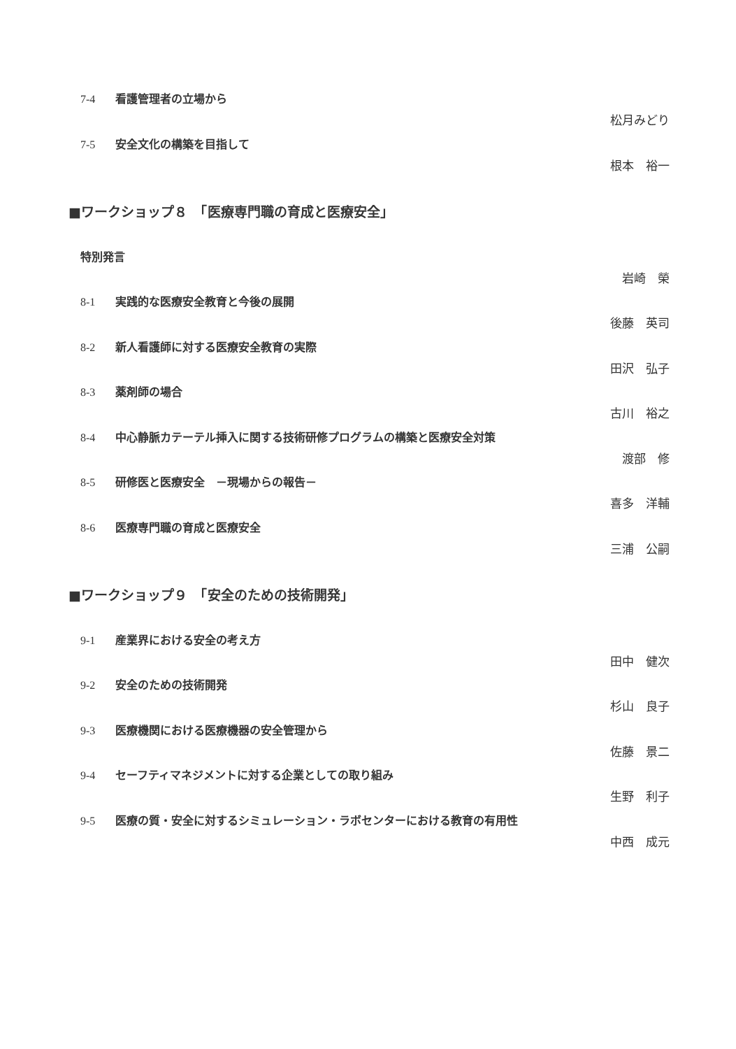7-4 看護管理者の立場から
松月みどり
7-5 安全文化の構築を目指して
根本　裕一
■ワークショップ８　「医療専門職の育成と医療安全」
特別発言
岩崎　榮
8-1 実践的な医療安全教育と今後の展開
後藤　英司
8-2 新人看護師に対する医療安全教育の実際
田沢　弘子
8-3 薬剤師の場合
古川　裕之
8-4 中心静脈カテーテル挿入に関する技術研修プログラムの構築と医療安全対策
渡部　修
8-5 研修医と医療安全　－現場からの報告－
喜多　洋輔
8-6 医療専門職の育成と医療安全
三浦　公嗣
■ワークショップ９　「安全のための技術開発」
9-1 産業界における安全の考え方
田中　健次
9-2 安全のための技術開発
杉山　良子
9-3 医療機関における医療機器の安全管理から
佐藤　景二
9-4 セーフティマネジメントに対する企業としての取り組み
生野　利子
9-5 医療の質・安全に対するシミュレーション・ラボセンターにおける教育の有用性
中西　成元